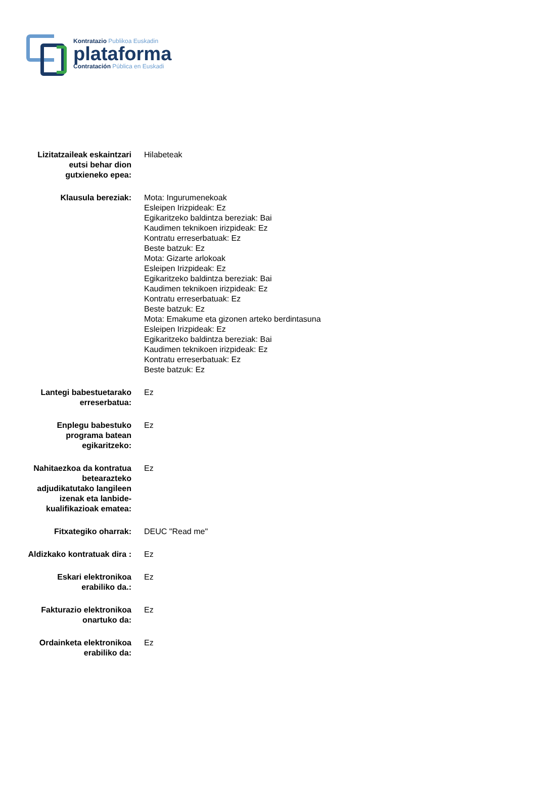Kontratazio Publikoa Euskadin
plataforma
Contratación Pública en Euskadi
| Lizitatzaileak eskaintzari eutsi behar dion gutxieneko epea: | Hilabeteak |
| Klausula bereziak: | Mota: Ingurumenekoak Esleipen Irizpideak: Ez Egikaritzeko baldintza bereziak: Bai Kaudimen teknikoen irizpideak: Ez Kontratu erreserbatuak: Ez Beste batzuk: Ez Mota: Gizarte arlokoak Esleipen Irizpideak: Ez Egikaritzeko baldintza bereziak: Bai Kaudimen teknikoen irizpideak: Ez Kontratu erreserbatuak: Ez Beste batzuk: Ez Mota: Emakume eta gizonen arteko berdintasuna Esleipen Irizpideak: Ez Egikaritzeko baldintza bereziak: Bai Kaudimen teknikoen irizpideak: Ez Kontratu erreserbatuak: Ez Beste batzuk: Ez |
| Lantegi babestuetarako erreserbatua: | Ez |
| Enplegu babestuko programa batean egikaritzeko: | Ez |
| Nahitaezkoa da kontratua betearazteko adjudikatutako langileen izenak eta lanbide-kualifikazioak ematea: | Ez |
| Fitxategiko oharrak: | DEUC "Read me" |
| Aldizkako kontratuak dira : | Ez |
| Eskari elektronikoa erabiliko da.: | Ez |
| Fakturazio elektronikoa onartuko da: | Ez |
| Ordainketa elektronikoa erabiliko da: | Ez |